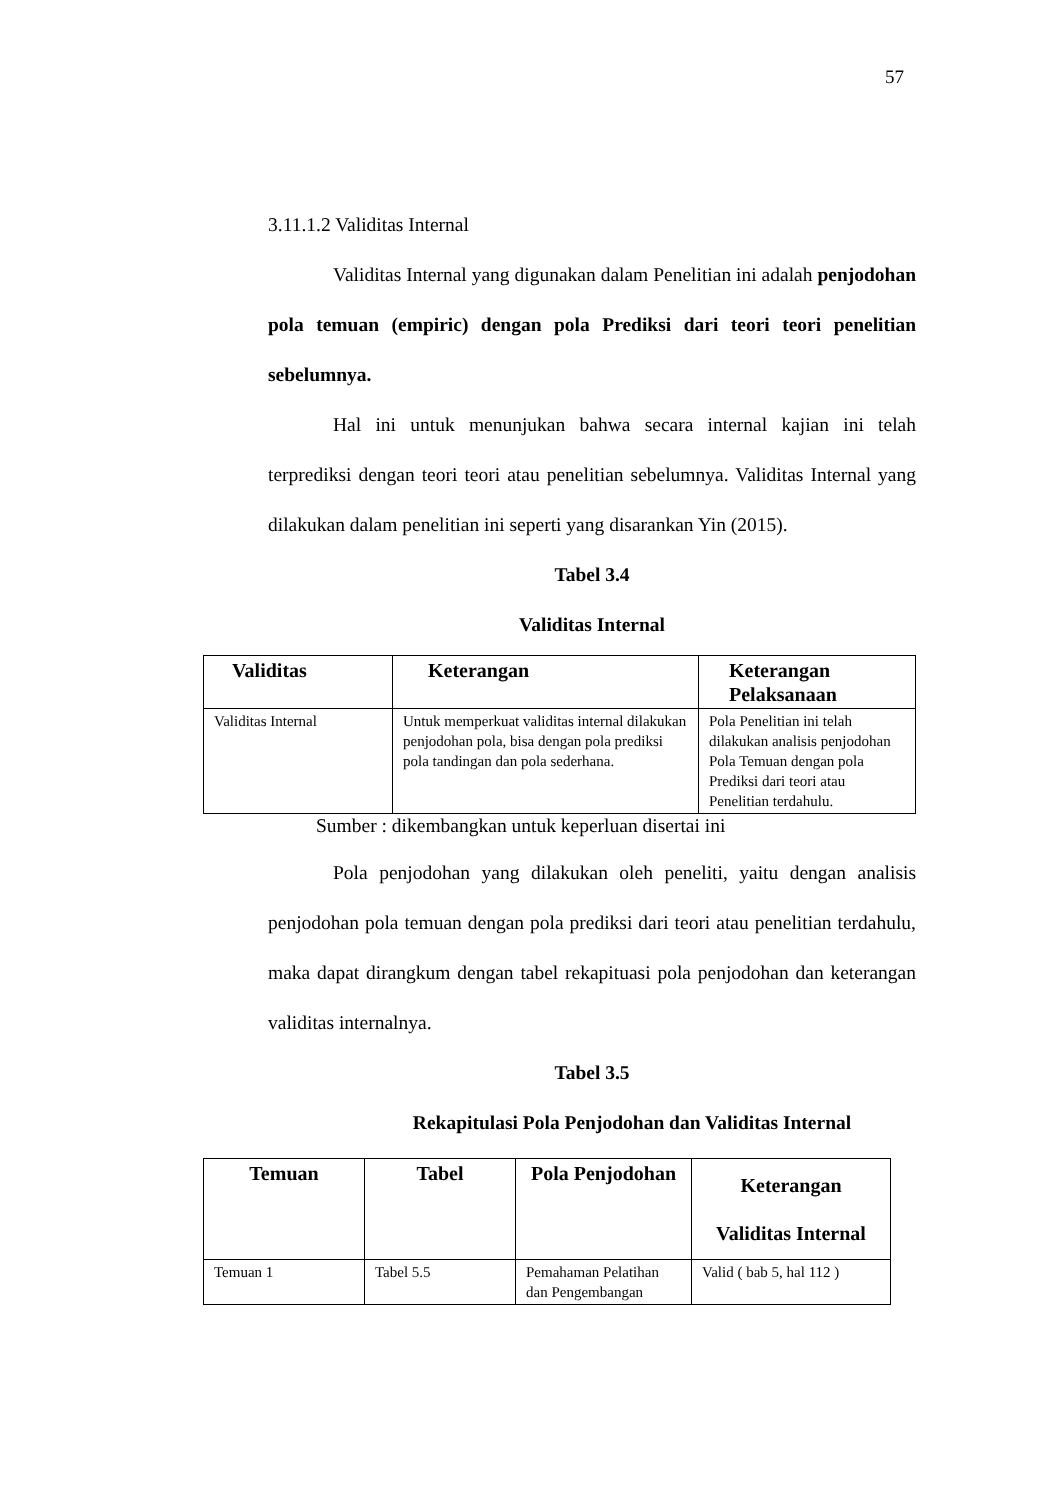57
3.11.1.2 Validitas Internal
Validitas Internal yang digunakan dalam Penelitian ini adalah penjodohan pola temuan (empiric) dengan pola Prediksi dari teori teori penelitian sebelumnya.
Hal ini untuk menunjukan bahwa secara internal kajian ini telah terprediksi dengan teori teori atau penelitian sebelumnya. Validitas Internal yang dilakukan dalam penelitian ini seperti yang disarankan Yin (2015).
Tabel 3.4
Validitas Internal
| Validitas | Keterangan | Keterangan Pelaksanaan |
| --- | --- | --- |
| Validitas Internal | Untuk memperkuat validitas internal dilakukan penjodohan pola, bisa dengan pola prediksi pola tandingan dan pola sederhana. | Pola Penelitian ini telah dilakukan analisis penjodohan Pola Temuan dengan pola Prediksi dari teori atau Penelitian terdahulu. |
Sumber : dikembangkan untuk keperluan disertai ini
Pola penjodohan yang dilakukan oleh peneliti, yaitu dengan analisis penjodohan pola temuan dengan pola prediksi dari teori atau penelitian terdahulu, maka dapat dirangkum dengan tabel rekapituasi pola penjodohan dan keterangan validitas internalnya.
Tabel 3.5
Rekapitulasi Pola Penjodohan dan Validitas Internal
| Temuan | Tabel | Pola Penjodohan | Keterangan Validitas Internal |
| --- | --- | --- | --- |
| Temuan 1 | Tabel 5.5 | Pemahaman Pelatihan dan Pengembangan | Valid ( bab 5, hal 112 ) |